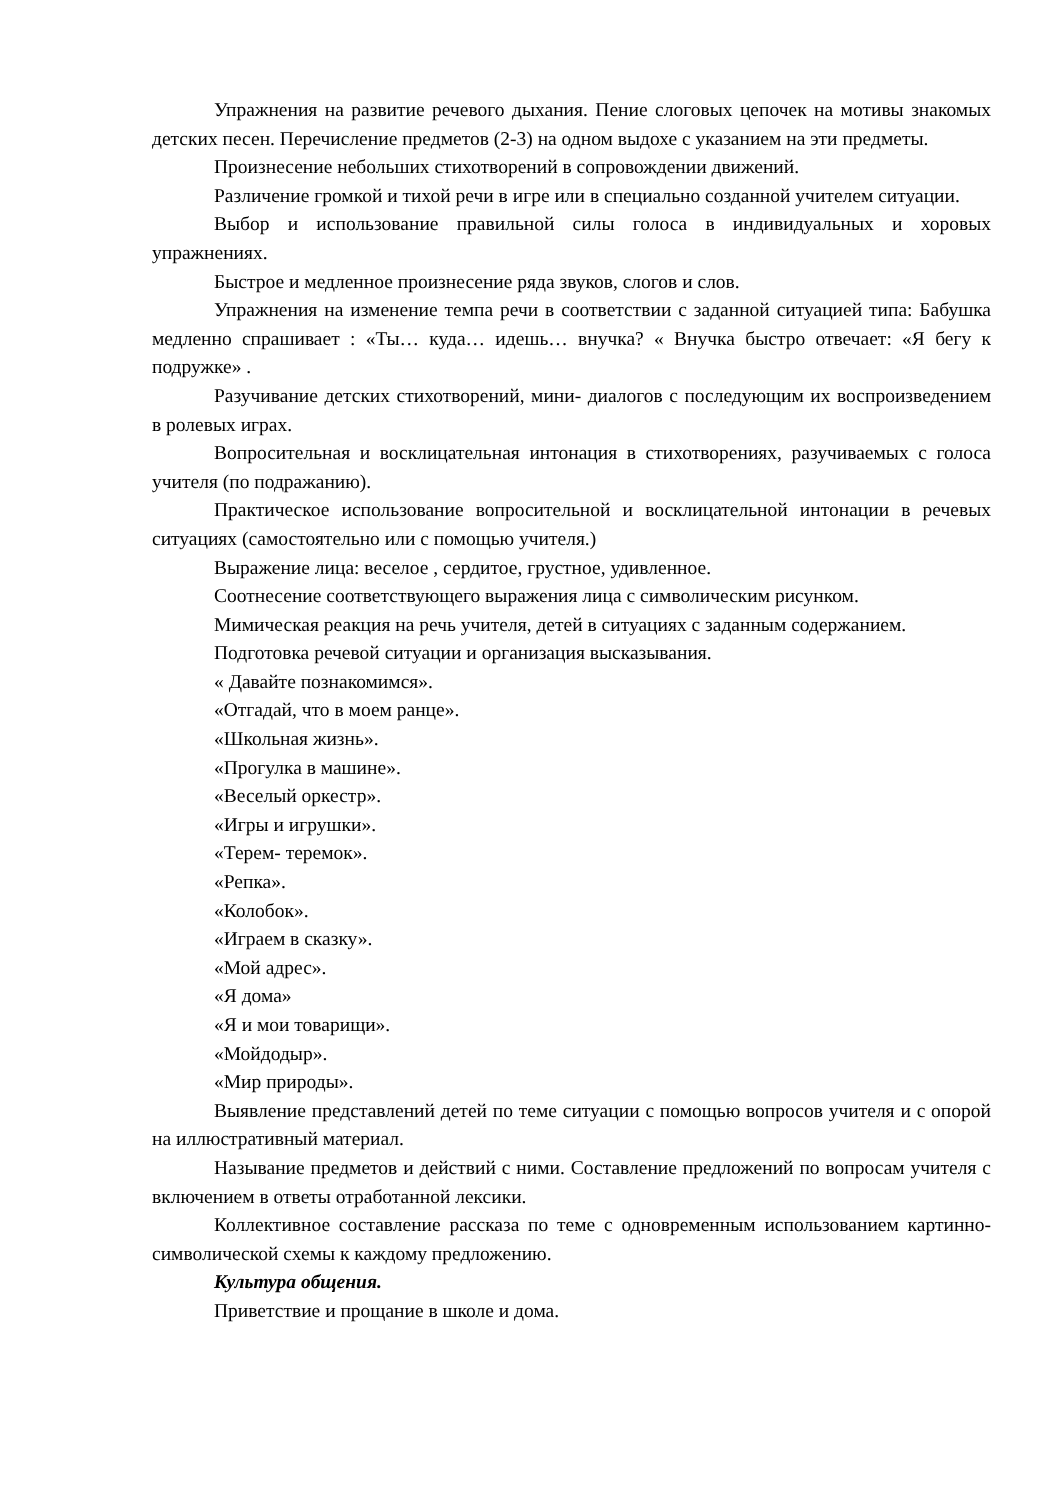Упражнения на развитие речевого дыхания. Пение слоговых цепочек на мотивы знакомых детских песен. Перечисление предметов (2-3) на одном выдохе с указанием на эти предметы.
Произнесение небольших стихотворений в сопровождении движений.
Различение громкой и тихой речи в игре или в специально созданной учителем ситуации.
Выбор и использование правильной силы голоса в индивидуальных и хоровых упражнениях.
Быстрое и медленное произнесение ряда звуков, слогов и слов.
Упражнения на изменение темпа речи в соответствии с заданной ситуацией типа: Бабушка медленно спрашивает : «Ты… куда… идешь… внучка? « Внучка быстро отвечает: «Я бегу к подружке» .
Разучивание детских стихотворений, мини- диалогов с последующим их воспроизведением в ролевых играх.
Вопросительная и восклицательная интонация в стихотворениях, разучиваемых с голоса учителя (по подражанию).
Практическое использование вопросительной и восклицательной интонации в речевых ситуациях (самостоятельно или с помощью учителя.)
Выражение лица: веселое , сердитое, грустное, удивленное.
Соотнесение соответствующего выражения лица с символическим рисунком.
Мимическая реакция на речь учителя, детей в ситуациях с заданным содержанием.
Подготовка речевой ситуации и организация высказывания.
« Давайте познакомимся».
«Отгадай, что в моем ранце».
«Школьная жизнь».
«Прогулка в машине».
«Веселый оркестр».
«Игры и игрушки».
«Терем- теремок».
«Репка».
«Колобок».
«Играем в сказку».
«Мой адрес».
«Я дома»
«Я и мои товарищи».
«Мойдодыр».
«Мир природы».
Выявление представлений детей по теме ситуации с помощью вопросов учителя и с опорой на иллюстративный материал.
Называние предметов и действий с ними. Составление предложений по вопросам учителя с включением в ответы отработанной лексики.
Коллективное составление рассказа по теме с одновременным использованием картинно- символической схемы к каждому предложению.
Культура общения.
Приветствие и прощание в школе и дома.